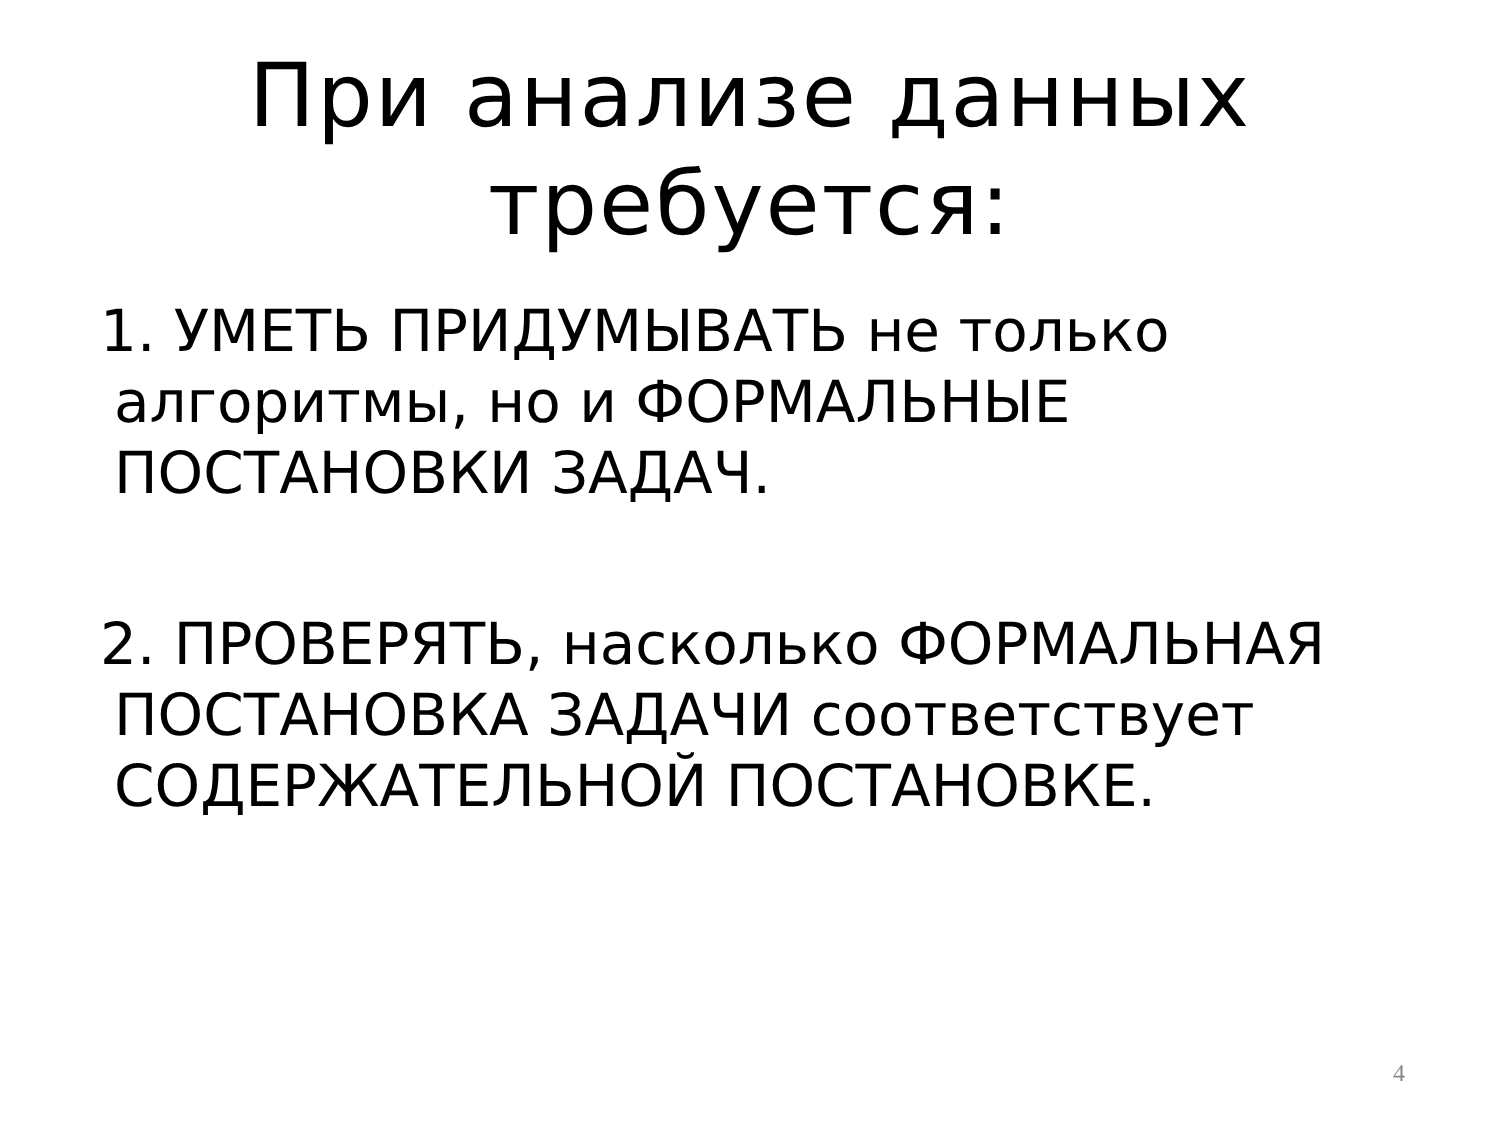При анализе данных требуется:
1. УМЕТЬ ПРИДУМЫВАТЬ не только алгоритмы, но и ФОРМАЛЬНЫЕ ПОСТАНОВКИ ЗАДАЧ.
2. ПРОВЕРЯТЬ, насколько ФОРМАЛЬНАЯ ПОСТАНОВКА ЗАДАЧИ соответствует СОДЕРЖАТЕЛЬНОЙ ПОСТАНОВКЕ.
4